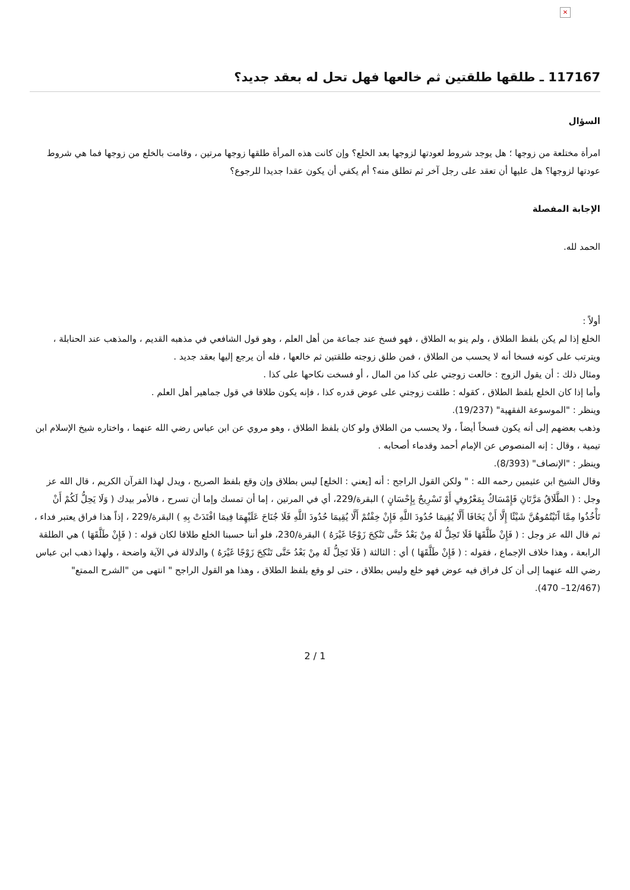✕
117167 ـ طلقها طلقتين ثم خالعها فهل تحل له بعقد جديد؟
السؤال
امرأة مختلعة من زوجها ؛ هل يوجد شروط لعودتها لزوجها بعد الخلع؟ وإن كانت هذه المرأة طلقها زوجها مرتين ، وقامت بالخلع من زوجها فما هي شروط عودتها لزوجها؟ هل عليها أن تعقد على رجل آخر ثم تطلق منه؟ أم يكفي أن يكون عقدا جديدا للرجوع؟
الإجابة المفصلة
الحمد لله.
أولاً :
الخلع إذا لم يكن بلفظ الطلاق ، ولم ينو به الطلاق ، فهو فسخ عند جماعة من أهل العلم ، وهو قول الشافعي في مذهبه القديم ، والمذهب عند الحنابلة ، ويترتب على كونه فسخا أنه لا يحسب من الطلاق ، فمن طلق زوجته طلقتين ثم خالعها ، فله أن يرجع إليها بعقد جديد .
ومثال ذلك : أن يقول الزوج : خالعت زوجتي على كذا من المال ، أو فسخت نكاحها على كذا .
وأما إذا كان الخلع بلفظ الطلاق ، كقوله : طلقت زوجتي على عوض قدره كذا ، فإنه يكون طلاقا في قول جماهير أهل العلم .
وينظر : "الموسوعة الفقهية" (19/237).
وذهب بعضهم إلى أنه يكون فسخاً أيضاً ، ولا يحسب من الطلاق ولو كان بلفظ الطلاق ، وهو مروي عن ابن عباس رضي الله عنهما ، واختاره شيخ الإسلام ابن تيمية ، وقال : إنه المنصوص عن الإمام أحمد وقدماء أصحابه .
وينظر : "الإنصاف" (8/393).
وقال الشيخ ابن عثيمين رحمه الله : " ولكن القول الراجح : أنه [يعني : الخلع] ليس بطلاق وإن وقع بلفظ الصريح ، ويدل لهذا القرآن الكريم ، قال الله عز وجل : ( الطَّلَاقُ مَرَّتَانِ فَإِمْسَاكٌ بِمَعْرُوفٍ أَوْ تَسْرِيحٌ بِإِحْسَانٍ ) البقرة/229، أي في المرتين ، إما أن تمسك وإما أن تسرح ، فالأمر بيدك ( وَلَا يَحِلُّ لَكُمْ أَنْ تَأْخُذُوا مِمَّا آَتَيْتُمُوهُنَّ شَيْئًا إِلَّا أَنْ يَخَافَا أَلَّا يُقِيمَا حُدُودَ اللَّهِ فَإِنْ خِفْتُمْ أَلَّا يُقِيمَا حُدُودَ اللَّهِ فَلَا جُنَاحَ عَلَيْهِمَا فِيمَا افْتَدَتْ بِهِ ) البقرة/229 ، إذاً هذا فراق يعتبر فداء ، ثم قال الله عز وجل : ( فَإِنْ طَلَّقَهَا فَلَا تَحِلُّ لَهُ مِنْ بَعْدُ حَتَّى تَنْكِحَ زَوْجًا غَيْرَهُ ) البقرة/230، فلو أننا حسبنا الخلع طلاقا لكان قوله : ( فَإِنْ طَلَّقَهَا ) هي الطلقة الرابعة ، وهذا خلاف الإجماع ، فقوله : ( فَإِنْ طَلَّقَهَا ) أي : الثالثة ( فَلَا تَحِلُّ لَهُ مِنْ بَعْدُ حَتَّى تَنْكِحَ زَوْجًا غَيْرَهُ ) والدلالة في الآية واضحة ، ولهذا ذهب ابن عباس رضي الله عنهما إلى أن كل فراق فيه عوض فهو خلع وليس بطلاق ، حتى لو وقع بلفظ الطلاق ، وهذا هو القول الراجح " انتهى من "الشرح الممتع" (12/467– 470).
2 / 1